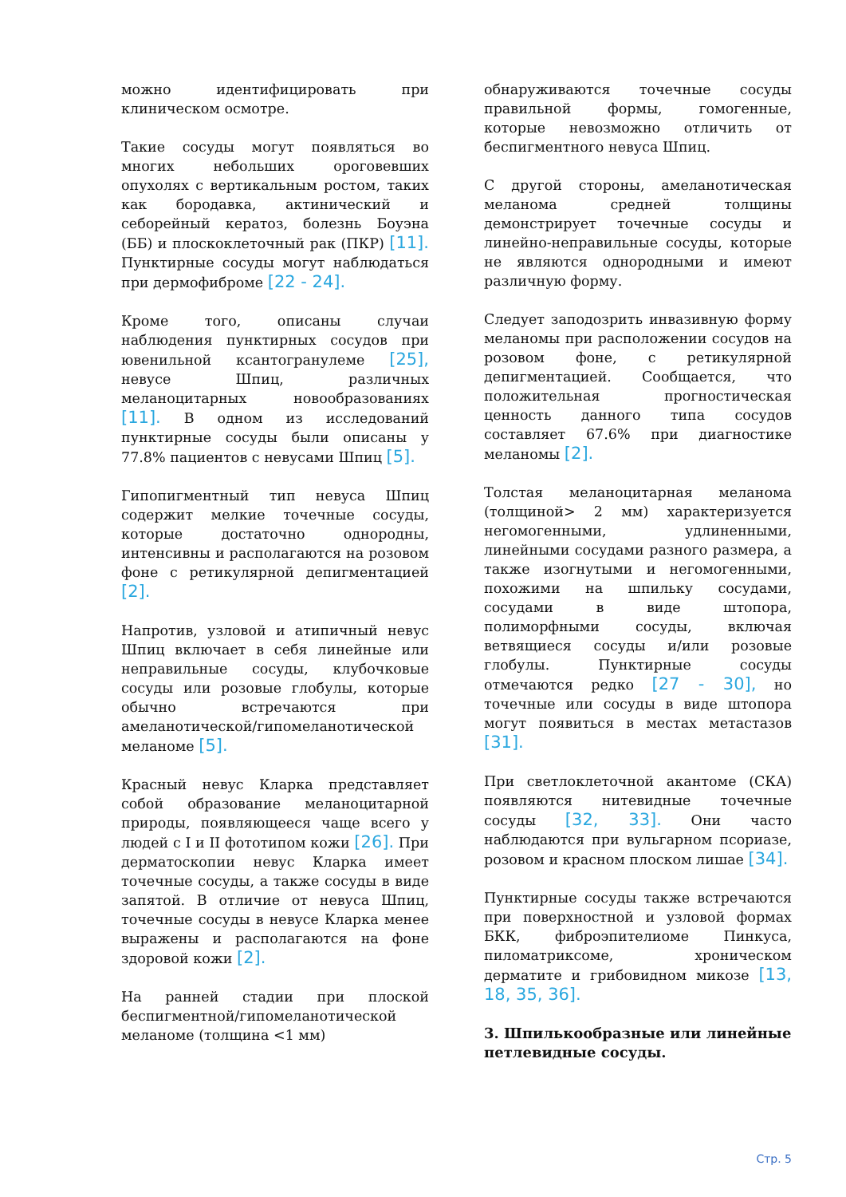можно идентифицировать при клиническом осмотре.
Такие сосуды могут появляться во многих небольших ороговевших опухолях с вертикальным ростом, таких как бородавка, актинический и себорейный кератоз, болезнь Боуэна (ББ) и плоскоклеточный рак (ПКР) [11]. Пунктирные сосуды могут наблюдаться при дермофиброме [22 - 24].
Кроме того, описаны случаи наблюдения пунктирных сосудов при ювенильной ксантогранулеме [25], невусе Шпиц, различных меланоцитарных новообразованиях [11]. В одном из исследований пунктирные сосуды были описаны у 77.8% пациентов с невусами Шпиц [5].
Гипопигментный тип невуса Шпиц содержит мелкие точечные сосуды, которые достаточно однородны, интенсивны и располагаются на розовом фоне с ретикулярной депигментацией [2].
Напротив, узловой и атипичный невус Шпиц включает в себя линейные или неправильные сосуды, клубочковые сосуды или розовые глобулы, которые обычно встречаются при амеланотической/гипомеланотической меланоме [5].
Красный невус Кларка представляет собой образование меланоцитарной природы, появляющееся чаще всего у людей с I и II фототипом кожи [26]. При дерматоскопии невус Кларка имеет точечные сосуды, а также сосуды в виде запятой. В отличие от невуса Шпиц, точечные сосуды в невусе Кларка менее выражены и располагаются на фоне здоровой кожи [2].
На ранней стадии при плоской беспигментной/гипомеланотической меланоме (толщина <1 мм)
обнаруживаются точечные сосуды правильной формы, гомогенные, которые невозможно отличить от беспигментного невуса Шпиц.
С другой стороны, амеланотическая меланома средней толщины демонстрирует точечные сосуды и линейно-неправильные сосуды, которые не являются однородными и имеют различную форму.
Следует заподозрить инвазивную форму меланомы при расположении сосудов на розовом фоне, с ретикулярной депигментацией. Сообщается, что положительная прогностическая ценность данного типа сосудов составляет 67.6% при диагностике меланомы [2].
Толстая меланоцитарная меланома (толщиной> 2 мм) характеризуется негомогенными, удлиненными, линейными сосудами разного размера, а также изогнутыми и негомогенными, похожими на шпильку сосудами, сосудами в виде штопора, полиморфными сосуды, включая ветвящиеся сосуды и/или розовые глобулы. Пунктирные сосуды отмечаются редко [27 - 30], но точечные или сосуды в виде штопора могут появиться в местах метастазов [31].
При светлоклеточной акантоме (СКА) появляются нитевидные точечные сосуды [32, 33]. Они часто наблюдаются при вульгарном псориазе, розовом и красном плоском лишае [34].
Пунктирные сосуды также встречаются при поверхностной и узловой формах БКК, фиброэпителиоме Пинкуса, пиломатриксоме, хроническом дерматите и грибовидном микозе [13, 18, 35, 36].
3. Шпилькообразные или линейные петлевидные сосуды.
Стр. 5